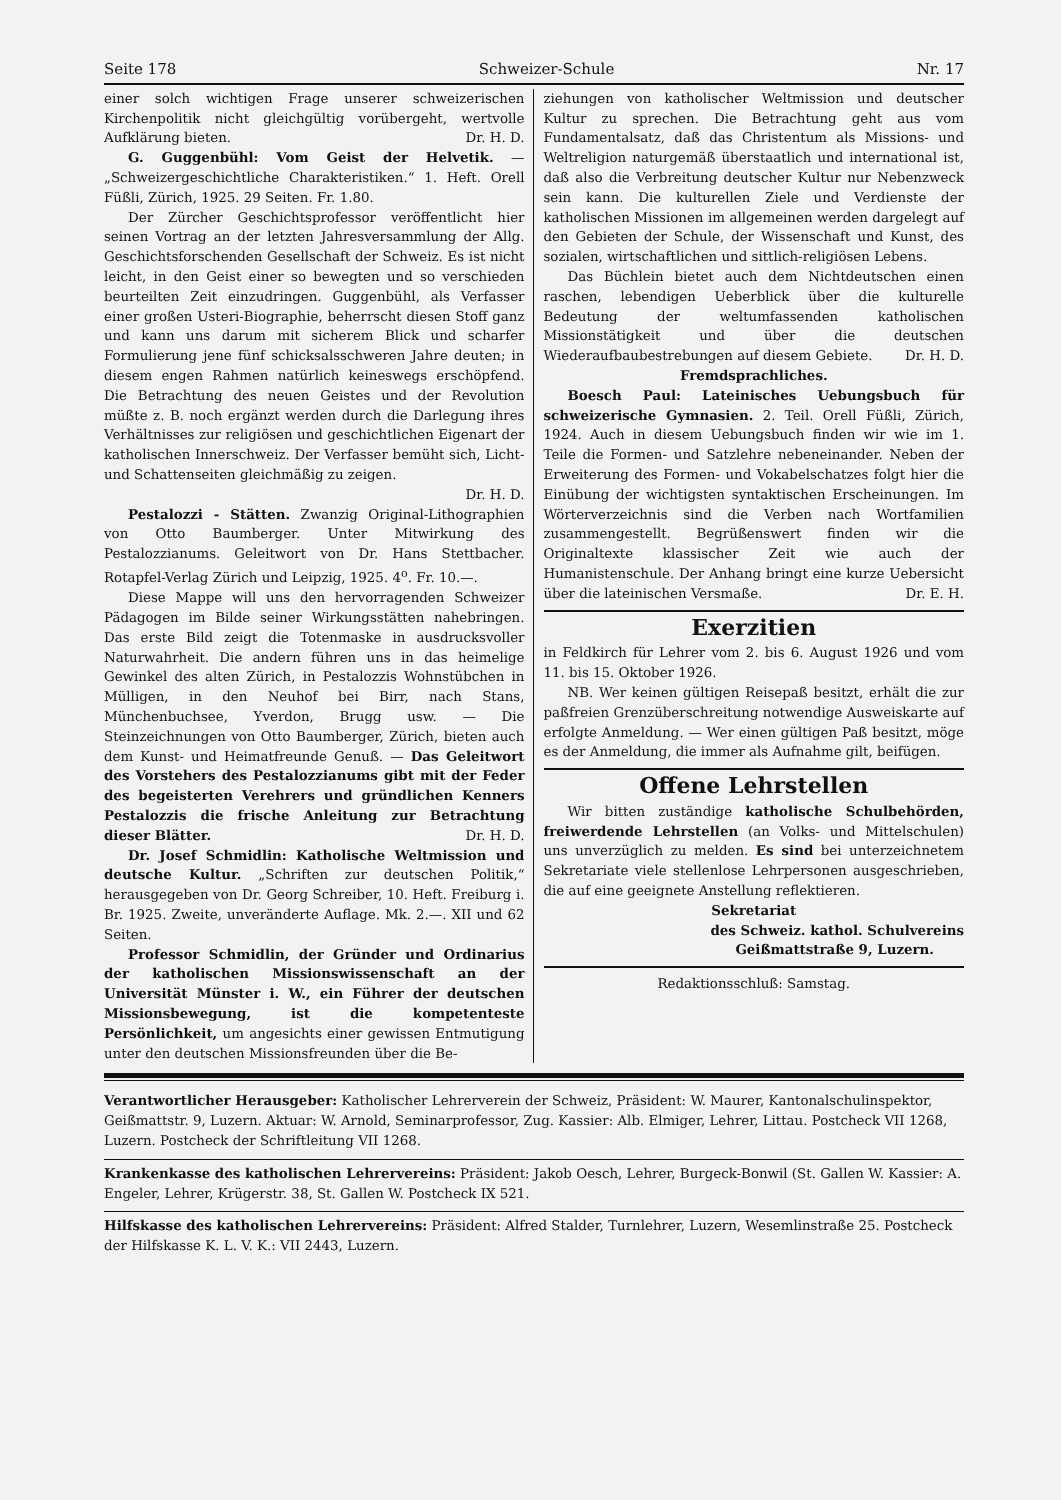Seite 178 Schweizer-Schule Nr. 17
einer solch wichtigen Frage unserer schweizerischen Kirchenpolitik nicht gleichgültig vorübergeht, wertvolle Aufklärung bieten. Dr. H. D.
G. Guggenbühl: Vom Geist der Helvetik. — „Schweizergeschichtliche Charakteristiken.“ 1. Heft. Orell Füßli, Zürich, 1925. 29 Seiten. Fr. 1.80.
Der Zürcher Geschichtsprofessor veröffentlicht hier seinen Vortrag an der letzten Jahresversammlung der Allg. Geschichtsforschenden Gesellschaft der Schweiz. Es ist nicht leicht, in den Geist einer so bewegten und so verschieden beurteilten Zeit einzudringen. Guggenbühl, als Verfasser einer großen Usteri-Biographie, beherrscht diesen Stoff ganz und kann uns darum mit sicherem Blick und scharfer Formulierung jene fünf schicksalsschweren Jahre deuten; in diesem engen Rahmen natürlich keineswegs erschöpfend. Die Betrachtung des neuen Geistes und der Revolution müßte z. B. noch ergänzt werden durch die Darlegung ihres Verhältnisses zur religiösen und geschichtlichen Eigenart der katholischen Innerschweiz. Der Verfasser bemüht sich, Licht- und Schattenseiten gleichmäßig zu zeigen.
Dr. H. D.
Pestalozzi - Stätten. Zwanzig Original-Lithographien von Otto Baumberger. Unter Mitwirkung des Pestalozzianums. Geleitwort von Dr. Hans Stettbacher. Rotapfel-Verlag Zürich und Leipzig, 1925. 4<sup>o</sup>. Fr. 10.—.
Diese Mappe will uns den hervorragenden Schweizer Pädagogen im Bilde seiner Wirkungsstätten nahebringen. Das erste Bild zeigt die Totenmaske in ausdrucksvoller Naturwahrheit. Die andern führen uns in das heimelige Gewinkel des alten Zürich, in Pestalozzis Wohnstübchen in Mülligen, in den Neuhof bei Birr, nach Stans, Münchenbuchsee, Yverdon, Brugg usw. — Die Steinzeichnungen von Otto Baumberger, Zürich, bieten auch dem Kunst- und Heimatfreunde Genuß. — Das Geleitwort des Vorstehers des Pestalozzianums gibt mit der Feder des begeisterten Verehrers und gründlichen Kenners Pestalozzis die frische Anleitung zur Betrachtung dieser Blätter. Dr. H. D.
Dr. Josef Schmidlin: Katholische Weltmission und deutsche Kultur. „Schriften zur deutschen Politik,“ herausgegeben von Dr. Georg Schreiber, 10. Heft. Freiburg i. Br. 1925. Zweite, unveränderte Auflage. Mk. 2.—. XII und 62 Seiten.
Professor Schmidlin, der Gründer und Ordinarius der katholischen Missionswissenschaft an der Universität Münster i. W., ein Führer der deutschen Missionsbewegung, ist die kompetenteste Persönlichkeit, um angesichts einer gewissen Entmutigung unter den deutschen Missionsfreunden über die Be-
ziehungen von katholischer Weltmission und deutscher Kultur zu sprechen. Die Betrachtung geht aus vom Fundamentalsatz, daß das Christentum als Missions- und Weltreligion naturgemäß überstaatlich und international ist, daß also die Verbreitung deutscher Kultur nur Nebenzweck sein kann. Die kulturellen Ziele und Verdienste der katholischen Missionen im allgemeinen werden dargelegt auf den Gebieten der Schule, der Wissenschaft und Kunst, des sozialen, wirtschaftlichen und sittlich-religiösen Lebens.
Das Büchlein bietet auch dem Nichtdeutschen einen raschen, lebendigen Ueberblick über die kulturelle Bedeutung der weltumfassenden katholischen Missionstätigkeit und über die deutschen Wiederaufbaubestrebungen auf diesem Gebiete. Dr. H. D.
Fremdsprachliches.
Boesch Paul: Lateinisches Uebungsbuch für schweizerische Gymnasien. 2. Teil. Orell Füßli, Zürich, 1924. Auch in diesem Uebungsbuch finden wir wie im 1. Teile die Formen- und Satzlehre nebeneinander. Neben der Erweiterung des Formen- und Vokabelschatzes folgt hier die Einübung der wichtigsten syntaktischen Erscheinungen. Im Wörterverzeichnis sind die Verben nach Wortfamilien zusammengestellt. Begrüßenswert finden wir die Originaltexte klassischer Zeit wie auch der Humanistenschule. Der Anhang bringt eine kurze Uebersicht über die lateinischen Versmaße. Dr. E. H.
Exerzitien
in Feldkirch für Lehrer vom 2. bis 6. August 1926 und vom 11. bis 15. Oktober 1926.
NB. Wer keinen gültigen Reisepaß besitzt, erhält die zur paßfreien Grenzüberschreitung notwendige Ausweiskarte auf erfolgte Anmeldung. — Wer einen gültigen Paß besitzt, möge es der Anmeldung, die immer als Aufnahme gilt, beifügen.
Offene Lehrstellen
Wir bitten zuständige katholische Schulbehörden, freiwerdende Lehrstellen (an Volks- und Mittelschulen) uns unverzüglich zu melden. Es sind bei unterzeichnetem Sekretariate viele stellenlose Lehrpersonen ausgeschrieben, die auf eine geeignete Anstellung reflektieren.
Sekretariat
des Schweiz. kathol. Schulvereins
Geißmattstraße 9, Luzern.
Redaktionsschluß: Samstag.
Verantwortlicher Herausgeber: Katholischer Lehrerverein der Schweiz, Präsident: W. Maurer, Kantonalschulinspektor, Geißmattstr. 9, Luzern. Aktuar: W. Arnold, Seminarprofessor, Zug. Kassier: Alb. Elmiger, Lehrer, Littau. Postcheck VII 1268, Luzern. Postcheck der Schriftleitung VII 1268.
Krankenkasse des katholischen Lehrervereins: Präsident: Jakob Oesch, Lehrer, Burgeck-Bonwil (St. Gallen W. Kassier: A. Engeler, Lehrer, Krügerstr. 38, St. Gallen W. Postcheck IX 521.
Hilfskasse des katholischen Lehrervereins: Präsident: Alfred Stalder, Turnlehrer, Luzern, Wesemlinstraße 25. Postcheck der Hilfskasse K. L. V. K.: VII 2443, Luzern.